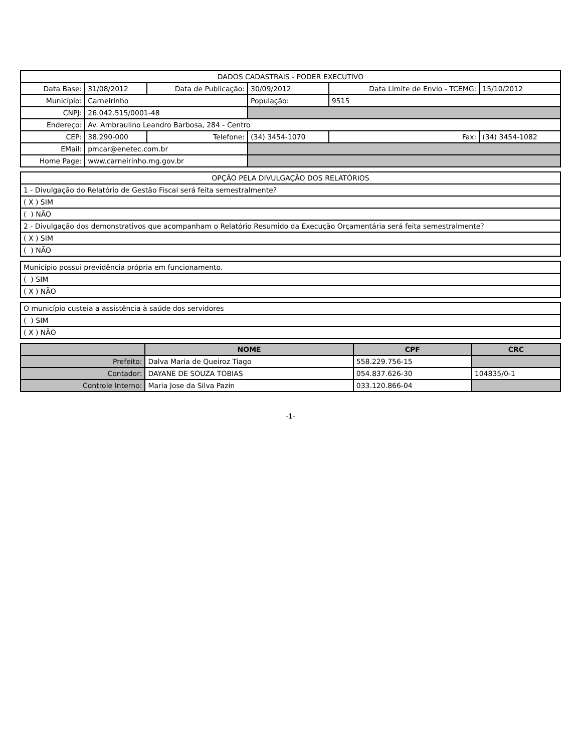| DADOS CADASTRAIS - PODER EXECUTIVO | | | | | |
| Data Base: | 31/08/2012 | Data de Publicação: | 30/09/2012 | Data Limite de Envio - TCEMG: | 15/10/2012 |
| Município: | Carneirinho | | População: | 9515 | |
| CNPJ: | 26.042.515/0001-48 | | | | |
| Endereço: | Av. Ambraulino Leandro Barbosa, 284 - Centro | | | | |
| CEP: | 38.290-000 | Telefone: | (34) 3454-1070 | Fax: | (34) 3454-1082 |
| EMail: | pmcar@enetec.com.br | | | | |
| Home Page: | www.carneirinho.mg.gov.br | | | | |
| OPÇÃO PELA DIVULGAÇÃO DOS RELATÓRIOS |
| 1 - Divulgação do Relatório de Gestão Fiscal será feita semestralmente? |
| ( X ) SIM |
| ( ) NÃO |
| 2 - Divulgação dos demonstrativos que acompanham o Relatório Resumido da Execução Orçamentária será feita semestralmente? |
| ( X ) SIM |
| ( ) NÃO |
| Município possui previdência própria em funcionamento. |
| ( ) SIM |
| ( X ) NÃO |
| O município custeia a assistência à saúde dos servidores |
| ( ) SIM |
| ( X ) NÃO |
| | NOME | CPF | CRC |
| --- | --- | --- | --- |
| Prefeito: | Dalva Maria de Queiroz Tiago | 558.229.756-15 | |
| Contador: | DAYANE DE SOUZA TOBIAS | 054.837.626-30 | 104835/0-1 |
| Controle Interno: | Maria Jose da Silva Pazin | 033.120.866-04 | |
-1-